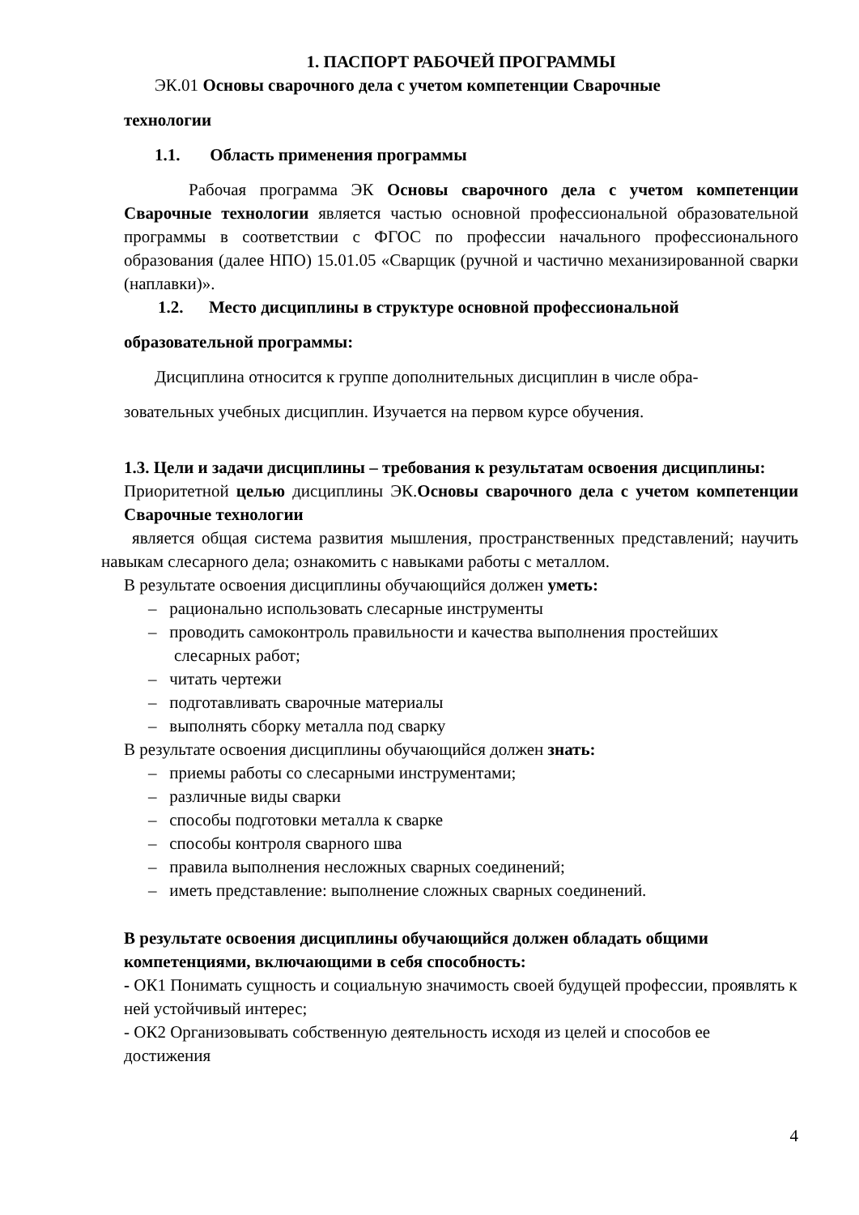1. ПАСПОРТ РАБОЧЕЙ ПРОГРАММЫ
ЭК.01 Основы сварочного дела с учетом компетенции Сварочные
технологии
1.1. Область применения программы
Рабочая программа ЭК Основы сварочного дела с учетом компетенции Сварочные технологии является частью основной профессиональной образовательной программы в соответствии с ФГОС по профессии начального профессионального образования (далее НПО) 15.01.05 «Сварщик (ручной и частично механизированной сварки (наплавки)».
1.2. Место дисциплины в структуре основной профессиональной
образовательной программы:
Дисциплина относится к группе дополнительных дисциплин в числе обра-
зовательных учебных дисциплин. Изучается на первом курсе обучения.
1.3. Цели и задачи дисциплины – требования к результатам освоения дисциплины:
Приоритетной целью дисциплины ЭК.Основы сварочного дела с учетом компетенции Сварочные технологии
является общая система развития мышления, пространственных представлений; научить навыкам слесарного дела; ознакомить с навыками работы с металлом.
В результате освоения дисциплины обучающийся должен уметь:
– рационально использовать слесарные инструменты
– проводить самоконтроль правильности и качества выполнения простейших слесарных работ;
– читать чертежи
– подготавливать сварочные материалы
– выполнять сборку металла под сварку
В результате освоения дисциплины обучающийся должен знать:
– приемы работы со слесарными инструментами;
– различные виды сварки
– способы подготовки металла к сварке
– способы контроля сварного шва
– правила выполнения несложных сварных соединений;
– иметь представление: выполнение сложных сварных соединений.
В результате освоения дисциплины обучающийся должен обладать общими компетенциями, включающими в себя способность:
- ОК1 Понимать сущность и социальную значимость своей будущей профессии, проявлять к ней устойчивый интерес;
- ОК2 Организовывать собственную деятельность исходя из целей и способов ее достижения
4